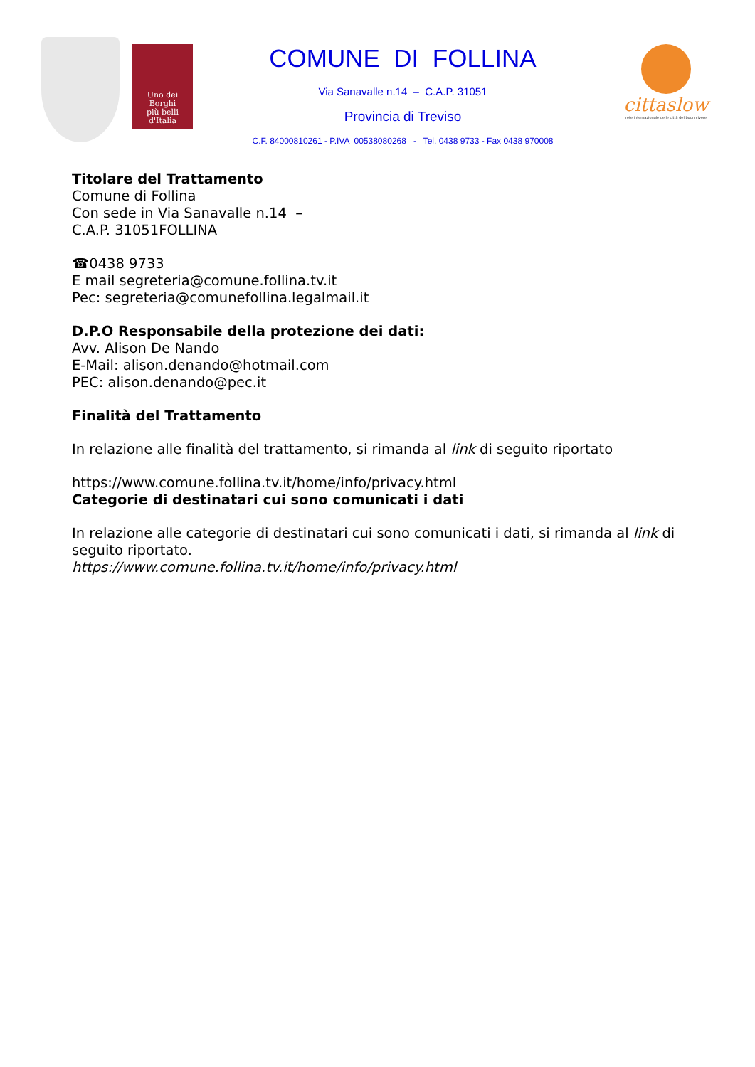Uno dei
Borghi
più belli
d'Italia
COMUNE DI FOLLINA
Via Sanavalle n.14 – C.A.P. 31051
Provincia di Treviso
C.F. 84000810261 - P.IVA 00538080268 - Tel. 0438 9733 - Fax 0438 970008
cittaslow
rete internazionale delle città del buon vivere
Titolare del Trattamento
Comune di Follina
Con sede in Via Sanavalle n.14 –
C.A.P. 31051FOLLINA
☎0438 9733
E mail segreteria@comune.follina.tv.it
Pec: segreteria@comunefollina.legalmail.it
D.P.O Responsabile della protezione dei dati:
Avv. Alison De Nando
E-Mail: alison.denando@hotmail.com
PEC: alison.denando@pec.it
Finalità del Trattamento
In relazione alle finalità del trattamento, si rimanda al link di seguito riportato
https://www.comune.follina.tv.it/home/info/privacy.html
Categorie di destinatari cui sono comunicati i dati
In relazione alle categorie di destinatari cui sono comunicati i dati, si rimanda al link di seguito riportato.
https://www.comune.follina.tv.it/home/info/privacy.html